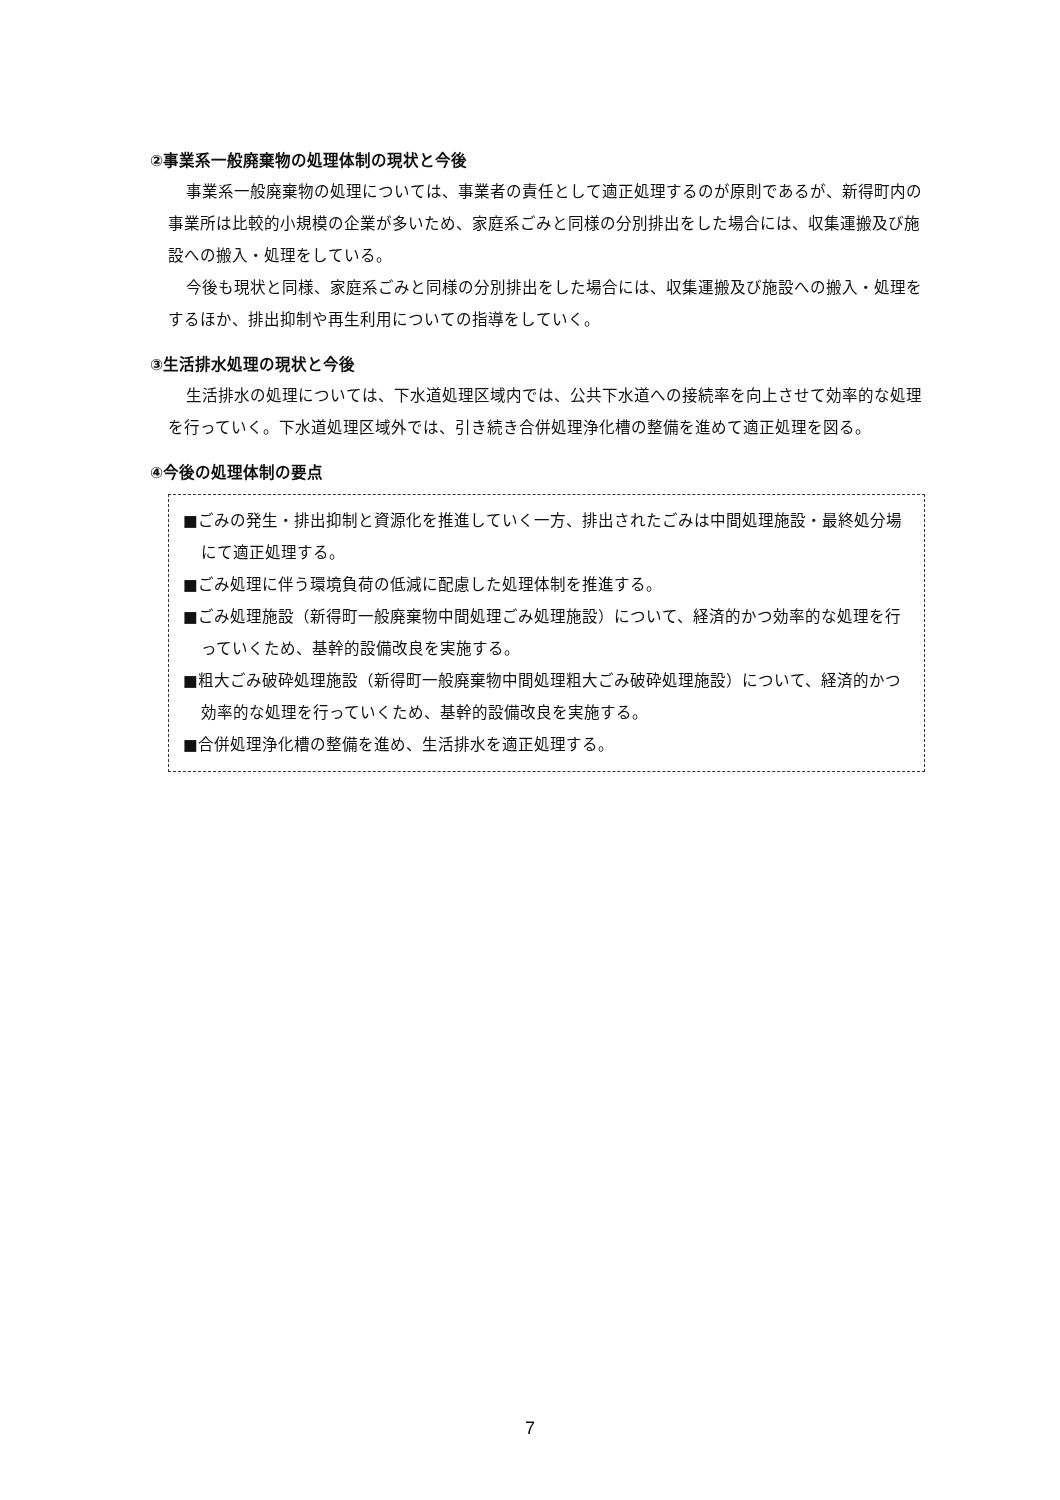②事業系一般廃棄物の処理体制の現状と今後
事業系一般廃棄物の処理については、事業者の責任として適正処理するのが原則であるが、新得町内の事業所は比較的小規模の企業が多いため、家庭系ごみと同様の分別排出をした場合には、収集運搬及び施設への搬入・処理をしている。
今後も現状と同様、家庭系ごみと同様の分別排出をした場合には、収集運搬及び施設への搬入・処理をするほか、排出抑制や再生利用についての指導をしていく。
③生活排水処理の現状と今後
生活排水の処理については、下水道処理区域内では、公共下水道への接続率を向上させて効率的な処理を行っていく。下水道処理区域外では、引き続き合併処理浄化槽の整備を進めて適正処理を図る。
④今後の処理体制の要点
■ごみの発生・排出抑制と資源化を推進していく一方、排出されたごみは中間処理施設・最終処分場にて適正処理する。
■ごみ処理に伴う環境負荷の低減に配慮した処理体制を推進する。
■ごみ処理施設（新得町一般廃棄物中間処理ごみ処理施設）について、経済的かつ効率的な処理を行っていくため、基幹的設備改良を実施する。
■粗大ごみ破砕処理施設（新得町一般廃棄物中間処理粗大ごみ破砕処理施設）について、経済的かつ効率的な処理を行っていくため、基幹的設備改良を実施する。
■合併処理浄化槽の整備を進め、生活排水を適正処理する。
7